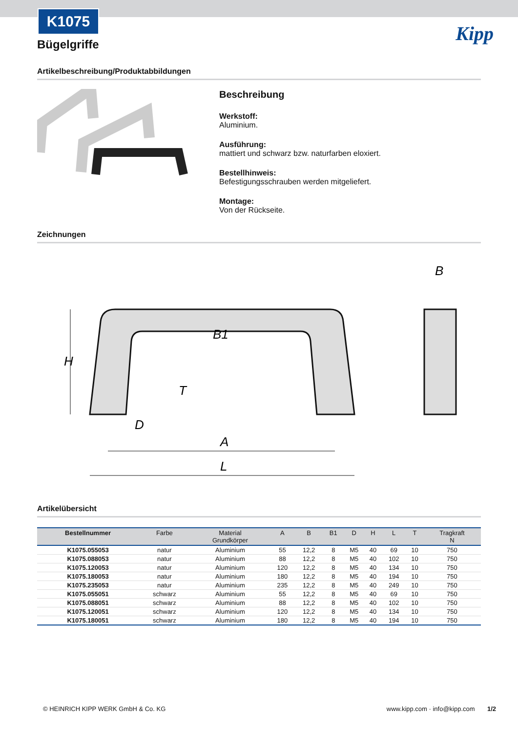K1075
Kipp
Bügelgriffe
Artikelbeschreibung/Produktabbildungen
Beschreibung
Werkstoff:
Aluminium.
Ausführung:
mattiert und schwarz bzw. naturfarben eloxiert.
Bestellhinweis:
Befestigungsschrauben werden mitgeliefert.
Montage:
Von der Rückseite.
Zeichnungen
H
B1
D
T
A
L
B
Artikelübersicht
| Bestellnummer | Farbe | Material Grundkörper | A | B | B1 | D | H | L | T | Tragkraft N |
| --- | --- | --- | --- | --- | --- | --- | --- | --- | --- | --- |
| K1075.055053 | natur | Aluminium | 55 | 12,2 | 8 | M5 | 40 | 69 | 10 | 750 |
| K1075.088053 | natur | Aluminium | 88 | 12,2 | 8 | M5 | 40 | 102 | 10 | 750 |
| K1075.120053 | natur | Aluminium | 120 | 12,2 | 8 | M5 | 40 | 134 | 10 | 750 |
| K1075.180053 | natur | Aluminium | 180 | 12,2 | 8 | M5 | 40 | 194 | 10 | 750 |
| K1075.235053 | natur | Aluminium | 235 | 12,2 | 8 | M5 | 40 | 249 | 10 | 750 |
| K1075.055051 | schwarz | Aluminium | 55 | 12,2 | 8 | M5 | 40 | 69 | 10 | 750 |
| K1075.088051 | schwarz | Aluminium | 88 | 12,2 | 8 | M5 | 40 | 102 | 10 | 750 |
| K1075.120051 | schwarz | Aluminium | 120 | 12,2 | 8 | M5 | 40 | 134 | 10 | 750 |
| K1075.180051 | schwarz | Aluminium | 180 | 12,2 | 8 | M5 | 40 | 194 | 10 | 750 |
© HEINRICH KIPP WERK GmbH & Co. KG www.kipp.com · info@kipp.com 1/2